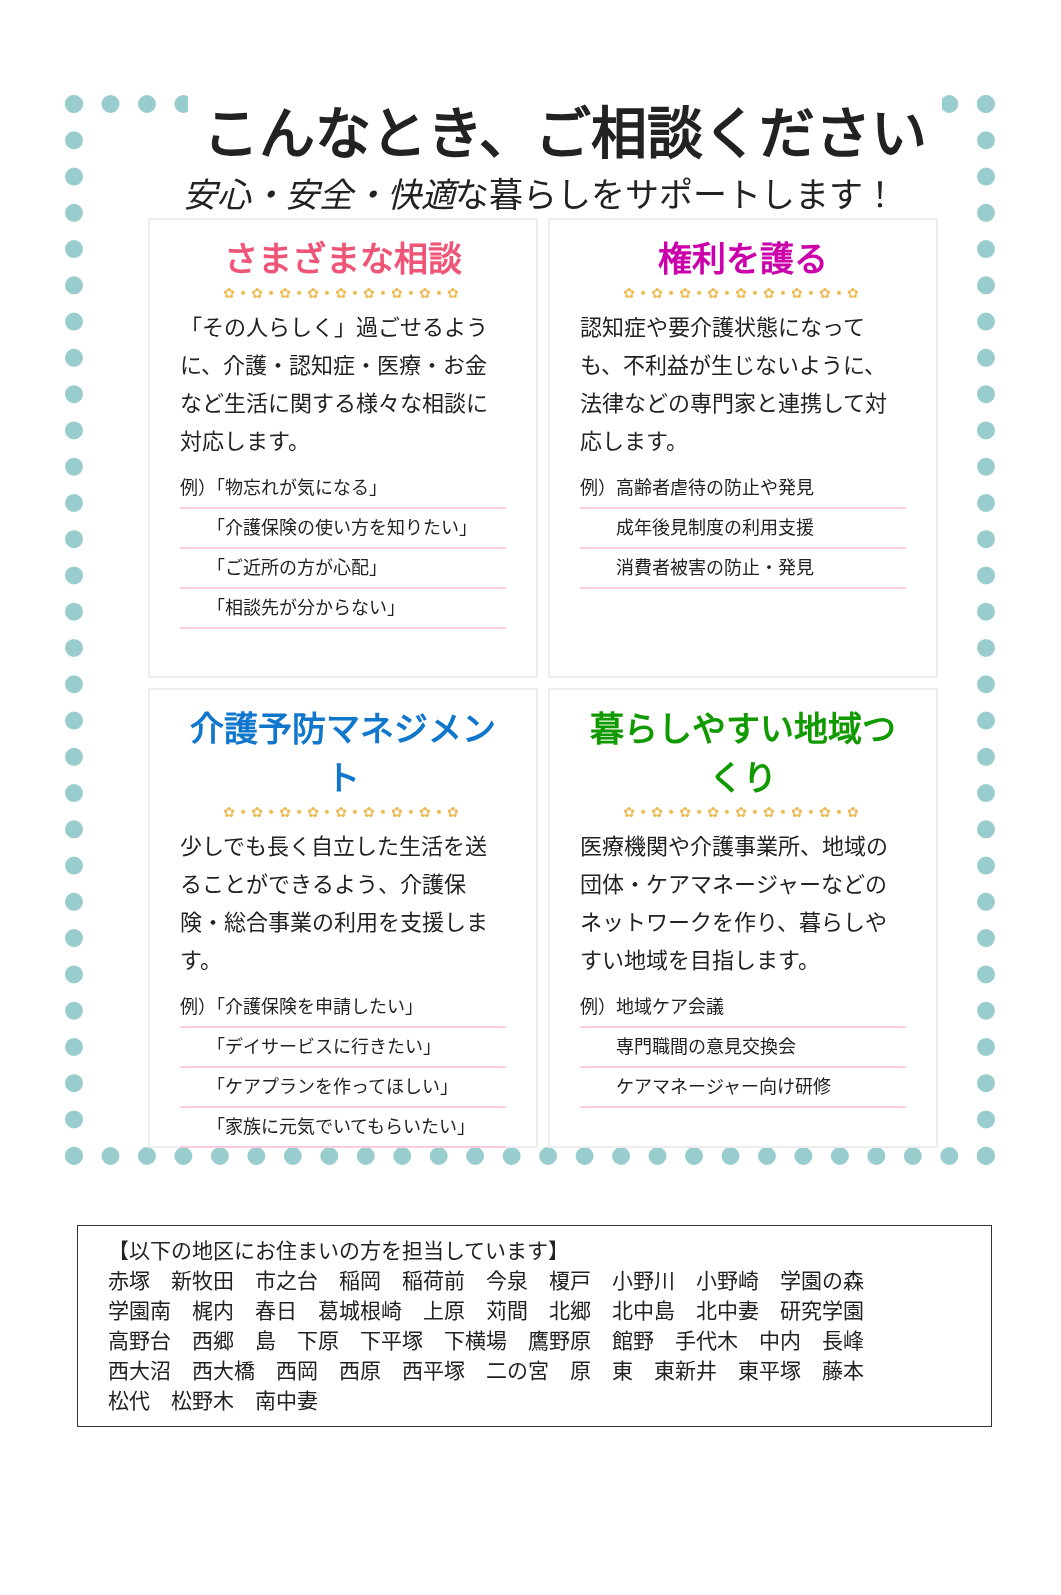こんなとき、ご相談ください
安心・安全・快適な暮らしをサポートします！
さまざまな相談
✿•✿•✿•✿•✿•✿•✿•✿•✿
「その人らしく」過ごせるように、介護・認知症・医療・お金など生活に関する様々な相談に対応します。
例）「物忘れが気になる」
　　「介護保険の使い方を知りたい」
　　「ご近所の方が心配」
　　「相談先が分からない」
権利を護る
✿•✿•✿•✿•✿•✿•✿•✿•✿
認知症や要介護状態になっても、不利益が生じないように、法律などの専門家と連携して対応します。
例）高齢者虐待の防止や発見
　　成年後見制度の利用支援
　　消費者被害の防止・発見
介護予防マネジメント
✿•✿•✿•✿•✿•✿•✿•✿•✿
少しでも長く自立した生活を送ることができるよう、介護保険・総合事業の利用を支援します。
例）「介護保険を申請したい」
　　「デイサービスに行きたい」
　　「ケアプランを作ってほしい」
　　「家族に元気でいてもらいたい」
暮らしやすい地域つくり
✿•✿•✿•✿•✿•✿•✿•✿•✿
医療機関や介護事業所、地域の団体・ケアマネージャーなどのネットワークを作り、暮らしやすい地域を目指します。
例）地域ケア会議
　　専門職間の意見交換会
　　ケアマネージャー向け研修
【以下の地区にお住まいの方を担当しています】
赤塚　新牧田　市之台　稲岡　稲荷前　今泉　榎戸　小野川　小野崎　学園の森
学園南　梶内　春日　葛城根崎　上原　苅間　北郷　北中島　北中妻　研究学園
高野台　西郷　島　下原　下平塚　下横場　鷹野原　館野　手代木　中内　長峰
西大沼　西大橋　西岡　西原　西平塚　二の宮　原　東　東新井　東平塚　藤本
松代　松野木　南中妻